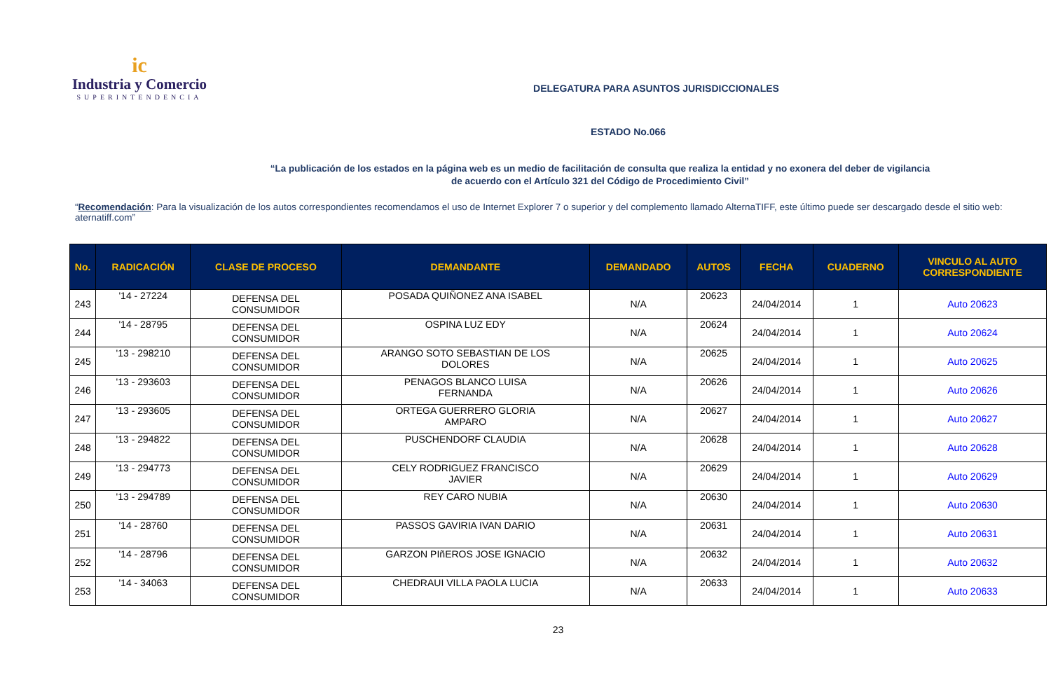ic
Industria y Comercio
SUPERINTENDENCIA
DELEGATURA PARA ASUNTOS JURISDICCIONALES
ESTADO No.066
“La publicación de los estados en la página web es un medio de facilitación de consulta que realiza la entidad y no exonera del deber de vigilancia
de acuerdo con el Artículo 321 del Código de Procedimiento Civil”
“Recomendación: Para la visualización de los autos correspondientes recomendamos el uso de Internet Explorer 7 o superior y del complemento llamado AlternaTIFF, este último puede ser descargado desde el sitio web: aternatiff.com”
| No. | RADICACIÓN | CLASE DE PROCESO | DEMANDANTE | DEMANDADO | AUTOS | FECHA | CUADERNO | VINCULO AL AUTO CORRESPONDIENTE |
| --- | --- | --- | --- | --- | --- | --- | --- | --- |
| 243 | '14 - 27224 | DEFENSA DEL CONSUMIDOR | POSADA QUIÑONEZ ANA ISABEL | N/A | 20623 | 24/04/2014 | 1 | Auto 20623 |
| 244 | '14 - 28795 | DEFENSA DEL CONSUMIDOR | OSPINA LUZ EDY | N/A | 20624 | 24/04/2014 | 1 | Auto 20624 |
| 245 | '13 - 298210 | DEFENSA DEL CONSUMIDOR | ARANGO SOTO SEBASTIAN DE LOS DOLORES | N/A | 20625 | 24/04/2014 | 1 | Auto 20625 |
| 246 | '13 - 293603 | DEFENSA DEL CONSUMIDOR | PENAGOS BLANCO LUISA FERNANDA | N/A | 20626 | 24/04/2014 | 1 | Auto 20626 |
| 247 | '13 - 293605 | DEFENSA DEL CONSUMIDOR | ORTEGA GUERRERO GLORIA AMPARO | N/A | 20627 | 24/04/2014 | 1 | Auto 20627 |
| 248 | '13 - 294822 | DEFENSA DEL CONSUMIDOR | PUSCHENDORF CLAUDIA | N/A | 20628 | 24/04/2014 | 1 | Auto 20628 |
| 249 | '13 - 294773 | DEFENSA DEL CONSUMIDOR | CELY RODRIGUEZ FRANCISCO JAVIER | N/A | 20629 | 24/04/2014 | 1 | Auto 20629 |
| 250 | '13 - 294789 | DEFENSA DEL CONSUMIDOR | REY CARO NUBIA | N/A | 20630 | 24/04/2014 | 1 | Auto 20630 |
| 251 | '14 - 28760 | DEFENSA DEL CONSUMIDOR | PASSOS GAVIRIA IVAN DARIO | N/A | 20631 | 24/04/2014 | 1 | Auto 20631 |
| 252 | '14 - 28796 | DEFENSA DEL CONSUMIDOR | GARZON PIñEROS JOSE IGNACIO | N/A | 20632 | 24/04/2014 | 1 | Auto 20632 |
| 253 | '14 - 34063 | DEFENSA DEL CONSUMIDOR | CHEDRAUI VILLA PAOLA LUCIA | N/A | 20633 | 24/04/2014 | 1 | Auto 20633 |
23